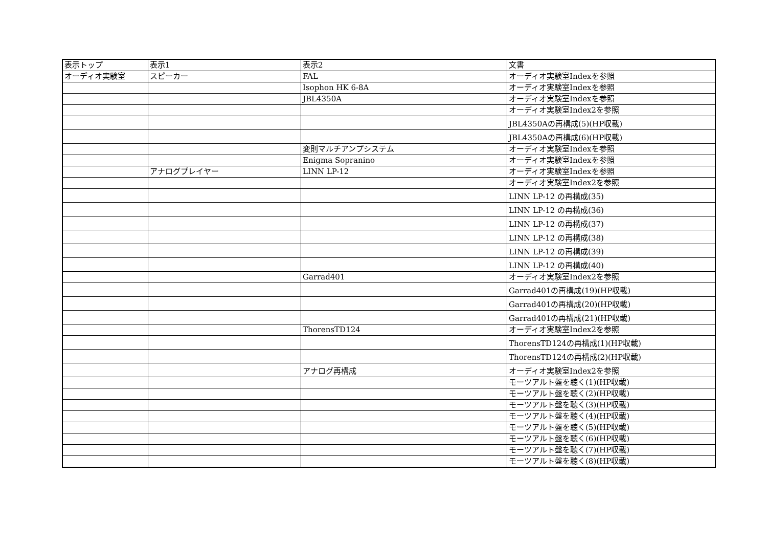| 表示トップ | 表示1 | 表示2 | 文書 |
| オーディオ実験室 | スピーカー | FAL | オーディオ実験室Indexを参照 |
| | | Isophon HK 6-8A | オーディオ実験室Indexを参照 |
| | | JBL4350A | オーディオ実験室Indexを参照 |
| | | | オーディオ実験室Index2を参照 |
| | | | JBL4350Aの再構成(5)(HP収載) |
| | | | JBL4350Aの再構成(6)(HP収載) |
| | | 変則マルチアンプシステム | オーディオ実験室Indexを参照 |
| | | Enigma Sopranino | オーディオ実験室Indexを参照 |
| | アナログプレイヤー | LINN LP-12 | オーディオ実験室Indexを参照 |
| | | | オーディオ実験室Index2を参照 |
| | | | LINN LP-12 の再構成(35) |
| | | | LINN LP-12 の再構成(36) |
| | | | LINN LP-12 の再構成(37) |
| | | | LINN LP-12 の再構成(38) |
| | | | LINN LP-12 の再構成(39) |
| | | | LINN LP-12 の再構成(40) |
| | | Garrad401 | オーディオ実験室Index2を参照 |
| | | | Garrad401の再構成(19)(HP収載) |
| | | | Garrad401の再構成(20)(HP収載) |
| | | | Garrad401の再構成(21)(HP収載) |
| | | ThorensTD124 | オーディオ実験室Index2を参照 |
| | | | ThorensTD124の再構成(1)(HP収載) |
| | | | ThorensTD124の再構成(2)(HP収載) |
| | | アナログ再構成 | オーディオ実験室Index2を参照 |
| | | | モーツアルト盤を聴く(1)(HP収載) |
| | | | モーツアルト盤を聴く(2)(HP収載) |
| | | | モーツアルト盤を聴く(3)(HP収載) |
| | | | モーツアルト盤を聴く(4)(HP収載) |
| | | | モーツアルト盤を聴く(5)(HP収載) |
| | | | モーツアルト盤を聴く(6)(HP収載) |
| | | | モーツアルト盤を聴く(7)(HP収載) |
| | | | モーツアルト盤を聴く(8)(HP収載) |